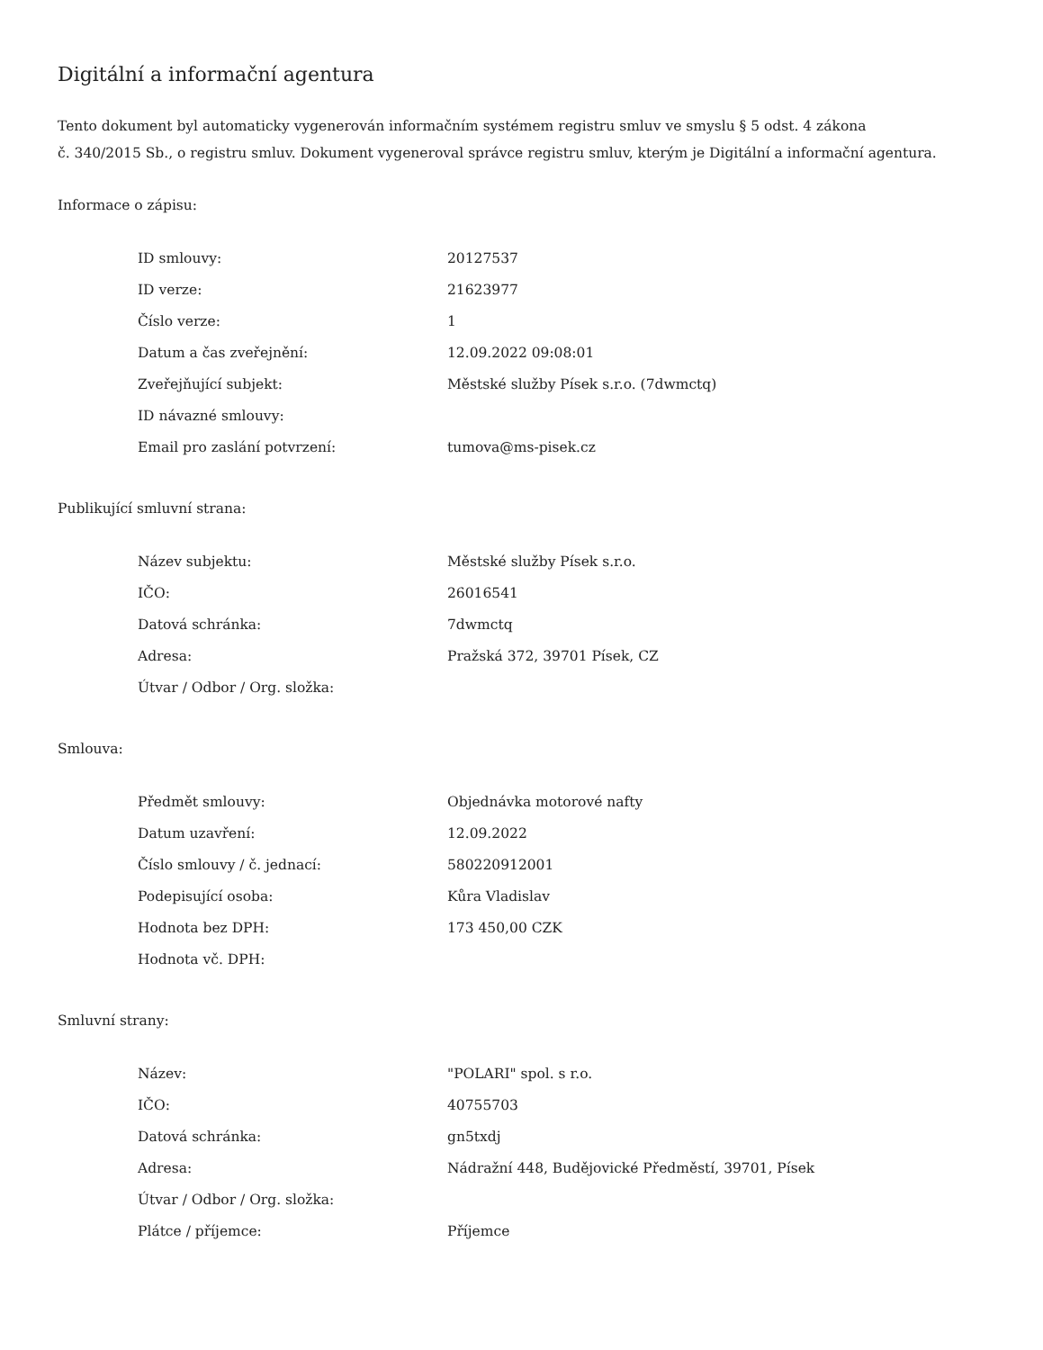Digitální a informační agentura
Tento dokument byl automaticky vygenerován informačním systémem registru smluv ve smyslu § 5 odst. 4 zákona
č. 340/2015 Sb., o registru smluv. Dokument vygeneroval správce registru smluv, kterým je Digitální a informační agentura.
Informace o zápisu:
| ID smlouvy: | 20127537 |
| ID verze: | 21623977 |
| Číslo verze: | 1 |
| Datum a čas zveřejnění: | 12.09.2022 09:08:01 |
| Zveřejňující subjekt: | Městské služby Písek s.r.o. (7dwmctq) |
| ID návazné smlouvy: | |
| Email pro zaslání potvrzení: | tumova@ms-pisek.cz |
Publikující smluvní strana:
| Název subjektu: | Městské služby Písek s.r.o. |
| IČO: | 26016541 |
| Datová schránka: | 7dwmctq |
| Adresa: | Pražská 372, 39701 Písek, CZ |
| Útvar / Odbor / Org. složka: | |
Smlouva:
| Předmět smlouvy: | Objednávka motorové nafty |
| Datum uzavření: | 12.09.2022 |
| Číslo smlouvy / č. jednací: | 580220912001 |
| Podepisující osoba: | Kůra Vladislav |
| Hodnota bez DPH: | 173 450,00 CZK |
| Hodnota vč. DPH: | |
Smluvní strany:
| Název: | "POLARI" spol. s r.o. |
| IČO: | 40755703 |
| Datová schránka: | gn5txdj |
| Adresa: | Nádražní 448, Budějovické Předměstí, 39701, Písek |
| Útvar / Odbor / Org. složka: | |
| Plátce / příjemce: | Příjemce |